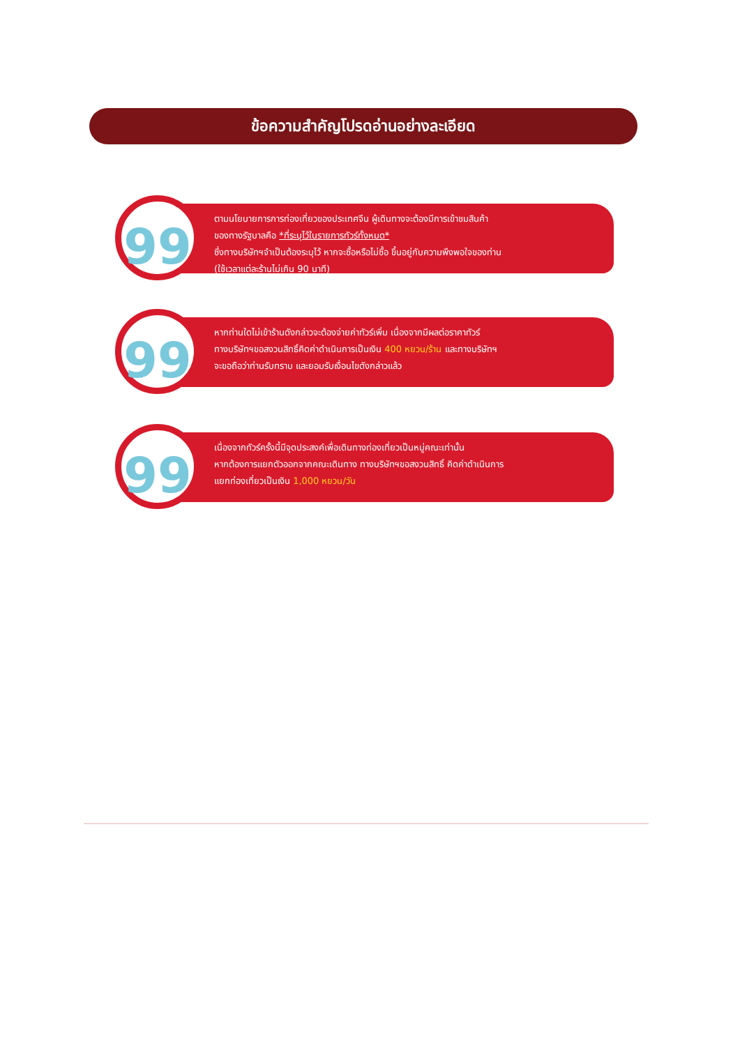ข้อความสำคัญโปรดอ่านอย่างละเอียด
99
ตามนโยบายการการท่องเที่ยวของประเทศจีน ผู้เดินทางจะต้องมีการเข้าชมสินค้า
ของทางรัฐบาลคือ *ที่ระบุไว้ในรายการทัวร์ทั้งหมด*
ซึ่งทางบริษัทฯจำเป็นต้องระบุไว้ หากจะซื้อหรือไม่ซื้อ ขึ้นอยู่กับความพึงพอใจของท่าน
(ใช้เวลาแต่ละร้านไม่เกิน 90 นาที)
99
หากท่านใดไม่เข้าร้านดังกล่าวจะต้องจ่ายค่าทัวร์เพิ่ม เนื่องจากมีผลต่อราคาทัวร์
ทางบริษัทฯขอสงวนสิทธิ์คิดค่าดำเนินการเป็นเงิน 400 หยวน/ร้าน และทางบริษัทฯ
จะขอถือว่าท่านรับทราบ และยอมรับเงื่อนไขดังกล่าวแล้ว
99
เนื่องจากทัวร์ครั้งนี้มีจุดประสงค์เพื่อเดินทางท่องเที่ยวเป็นหมู่คณะเท่านั้น
หากต้องการแยกตัวออกจากคณะเดินทาง ทางบริษัทฯขอสงวนสิทธิ์ คิดค่าดำเนินการ
แยกท่องเที่ยวเป็นเงิน 1,000 หยวน/วัน